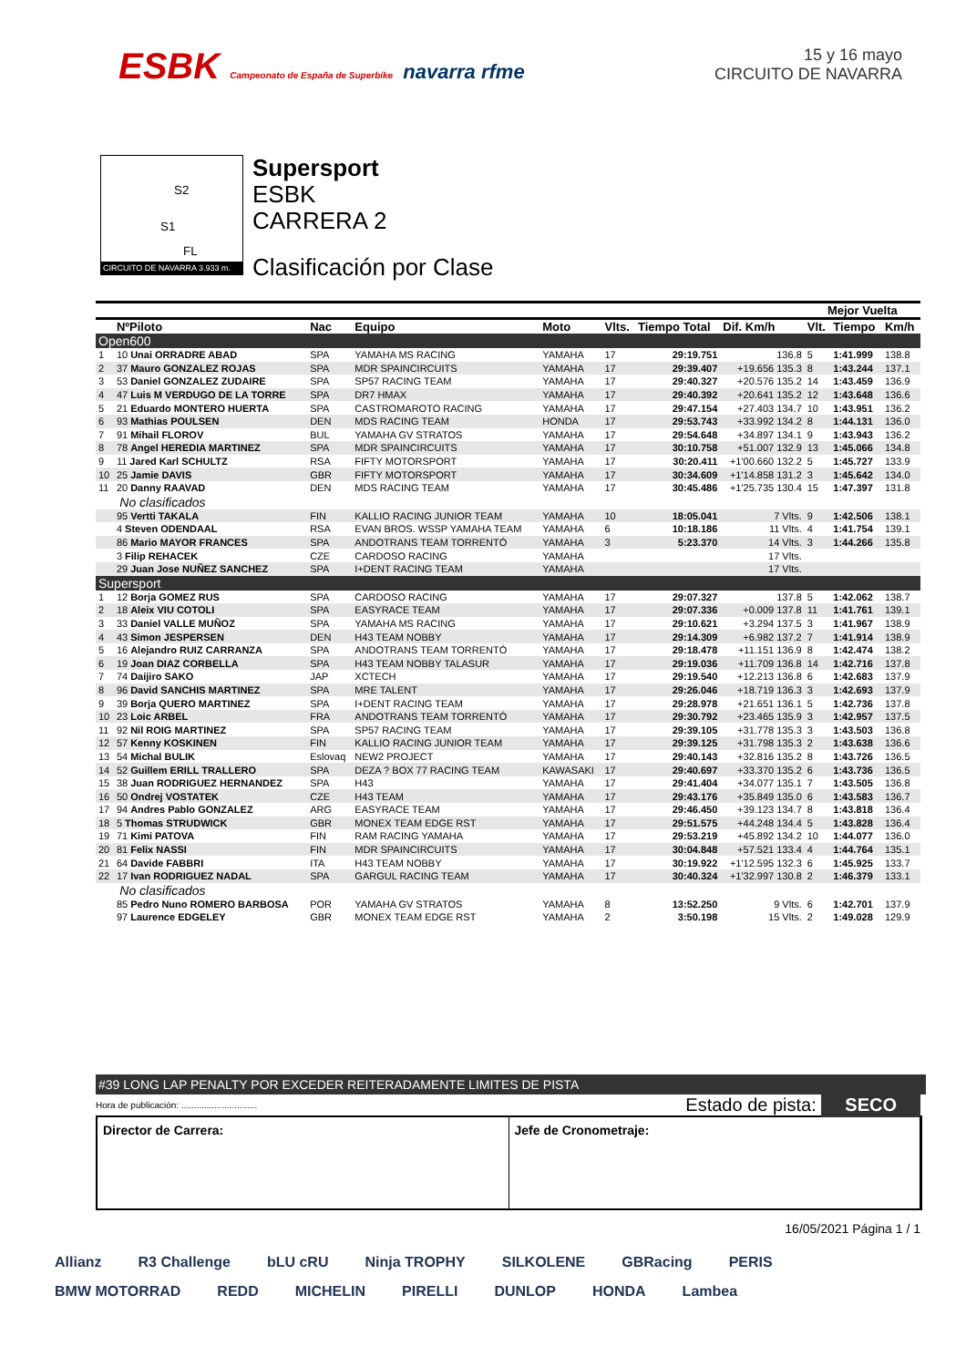ESBK Campeonato de España de Superbike navarra rfme
15 y 16 mayo
CIRCUITO DE NAVARRA
S2
S1
FL
CIRCUITO DE NAVARRA 3.933 m.
Supersport
ESBK
CARRERA 2
Clasificación por Clase
| | | | | | | | | Mejor Vuelta | | |
| --- | --- | --- | --- | --- | --- | --- | --- | --- | --- | --- |
| | NºPiloto | Nac | Equipo | Moto | Vlts. | Tiempo Total | Dif. Km/h | Vlt. | Tiempo | Km/h |
| Open600 | | | | | | | | | | |
| 1 | 10 Unai ORRADRE ABAD | SPA | YAMAHA MS RACING | YAMAHA | 17 | 29:19.751 | 136.8 | 5 | 1:41.999 | 138.8 |
| 2 | 37 Mauro GONZALEZ ROJAS | SPA | MDR SPAINCIRCUITS | YAMAHA | 17 | 29:39.407 | +19.656 135.3 | 8 | 1:43.244 | 137.1 |
| 3 | 53 Daniel GONZALEZ ZUDAIRE | SPA | SP57 RACING TEAM | YAMAHA | 17 | 29:40.327 | +20.576 135.2 | 14 | 1:43.459 | 136.9 |
| 4 | 47 Luis M VERDUGO DE LA TORRE | SPA | DR7 HMAX | YAMAHA | 17 | 29:40.392 | +20.641 135.2 | 12 | 1:43.648 | 136.6 |
| 5 | 21 Eduardo MONTERO HUERTA | SPA | CASTROMAROTO RACING | YAMAHA | 17 | 29:47.154 | +27.403 134.7 | 10 | 1:43.951 | 136.2 |
| 6 | 93 Mathias POULSEN | DEN | MDS RACING TEAM | HONDA | 17 | 29:53.743 | +33.992 134.2 | 8 | 1:44.131 | 136.0 |
| 7 | 91 Mihail FLOROV | BUL | YAMAHA GV STRATOS | YAMAHA | 17 | 29:54.648 | +34.897 134.1 | 9 | 1:43.943 | 136.2 |
| 8 | 78 Angel HEREDIA MARTINEZ | SPA | MDR SPAINCIRCUITS | YAMAHA | 17 | 30:10.758 | +51.007 132.9 | 13 | 1:45.066 | 134.8 |
| 9 | 11 Jared Karl SCHULTZ | RSA | FIFTY MOTORSPORT | YAMAHA | 17 | 30:20.411 | +1'00.660 132.2 | 5 | 1:45.727 | 133.9 |
| 10 | 25 Jamie DAVIS | GBR | FIFTY MOTORSPORT | YAMAHA | 17 | 30:34.609 | +1'14.858 131.2 | 3 | 1:45.642 | 134.0 |
| 11 | 20 Danny RAAVAD | DEN | MDS RACING TEAM | YAMAHA | 17 | 30:45.486 | +1'25.735 130.4 | 15 | 1:47.397 | 131.8 |
| No clasificados | | | | | | | | | | |
| | 95 Vertti TAKALA | FIN | KALLIO RACING JUNIOR TEAM | YAMAHA | 10 | 18:05.041 | 7 Vlts. | 9 | 1:42.506 | 138.1 |
| | 4 Steven ODENDAAL | RSA | EVAN BROS. WSSP YAMAHA TEAM | YAMAHA | 6 | 10:18.186 | 11 Vlts. | 4 | 1:41.754 | 139.1 |
| | 86 Mario MAYOR FRANCES | SPA | ANDOTRANS TEAM TORRENTÓ | YAMAHA | 3 | 5:23.370 | 14 Vlts. | 3 | 1:44.266 | 135.8 |
| | 3 Filip REHACEK | CZE | CARDOSO RACING | YAMAHA | | | 17 Vlts. | | | |
| | 29 Juan Jose NUÑEZ SANCHEZ | SPA | I+DENT RACING TEAM | YAMAHA | | | 17 Vlts. | | | |
| Supersport | | | | | | | | | | |
| 1 | 12 Borja GOMEZ RUS | SPA | CARDOSO RACING | YAMAHA | 17 | 29:07.327 | 137.8 | 5 | 1:42.062 | 138.7 |
| 2 | 18 Aleix VIU COTOLI | SPA | EASYRACE TEAM | YAMAHA | 17 | 29:07.336 | +0.009 137.8 | 11 | 1:41.761 | 139.1 |
| 3 | 33 Daniel VALLE MUÑOZ | SPA | YAMAHA MS RACING | YAMAHA | 17 | 29:10.621 | +3.294 137.5 | 3 | 1:41.967 | 138.9 |
| 4 | 43 Simon JESPERSEN | DEN | H43 TEAM NOBBY | YAMAHA | 17 | 29:14.309 | +6.982 137.2 | 7 | 1:41.914 | 138.9 |
| 5 | 16 Alejandro RUIZ CARRANZA | SPA | ANDOTRANS TEAM TORRENTÓ | YAMAHA | 17 | 29:18.478 | +11.151 136.9 | 8 | 1:42.474 | 138.2 |
| 6 | 19 Joan DIAZ CORBELLA | SPA | H43 TEAM NOBBY TALASUR | YAMAHA | 17 | 29:19.036 | +11.709 136.8 | 14 | 1:42.716 | 137.8 |
| 7 | 74 Daijiro SAKO | JAP | XCTECH | YAMAHA | 17 | 29:19.540 | +12.213 136.8 | 6 | 1:42.683 | 137.9 |
| 8 | 96 David SANCHIS MARTINEZ | SPA | MRE TALENT | YAMAHA | 17 | 29:26.046 | +18.719 136.3 | 3 | 1:42.693 | 137.9 |
| 9 | 39 Borja QUERO MARTINEZ | SPA | I+DENT RACING TEAM | YAMAHA | 17 | 29:28.978 | +21.651 136.1 | 5 | 1:42.736 | 137.8 |
| 10 | 23 Loic ARBEL | FRA | ANDOTRANS TEAM TORRENTÓ | YAMAHA | 17 | 29:30.792 | +23.465 135.9 | 3 | 1:42.957 | 137.5 |
| 11 | 92 Nil ROIG MARTINEZ | SPA | SP57 RACING TEAM | YAMAHA | 17 | 29:39.105 | +31.778 135.3 | 3 | 1:43.503 | 136.8 |
| 12 | 57 Kenny KOSKINEN | FIN | KALLIO RACING JUNIOR TEAM | YAMAHA | 17 | 29:39.125 | +31.798 135.3 | 2 | 1:43.638 | 136.6 |
| 13 | 54 Michal BULIK | Eslovaq | NEW2 PROJECT | YAMAHA | 17 | 29:40.143 | +32.816 135.2 | 8 | 1:43.726 | 136.5 |
| 14 | 52 Guillem ERILL TRALLERO | SPA | DEZA ? BOX 77 RACING TEAM | KAWASAKI | 17 | 29:40.697 | +33.370 135.2 | 6 | 1:43.736 | 136.5 |
| 15 | 38 Juan RODRIGUEZ HERNANDEZ | SPA | H43 | YAMAHA | 17 | 29:41.404 | +34.077 135.1 | 7 | 1:43.505 | 136.8 |
| 16 | 50 Ondrej VOSTATEK | CZE | H43 TEAM | YAMAHA | 17 | 29:43.176 | +35.849 135.0 | 6 | 1:43.583 | 136.7 |
| 17 | 94 Andres Pablo GONZALEZ | ARG | EASYRACE TEAM | YAMAHA | 17 | 29:46.450 | +39.123 134.7 | 8 | 1:43.818 | 136.4 |
| 18 | 5 Thomas STRUDWICK | GBR | MONEX TEAM EDGE RST | YAMAHA | 17 | 29:51.575 | +44.248 134.4 | 5 | 1:43.828 | 136.4 |
| 19 | 71 Kimi PATOVA | FIN | RAM RACING YAMAHA | YAMAHA | 17 | 29:53.219 | +45.892 134.2 | 10 | 1:44.077 | 136.0 |
| 20 | 81 Felix NASSI | FIN | MDR SPAINCIRCUITS | YAMAHA | 17 | 30:04.848 | +57.521 133.4 | 4 | 1:44.764 | 135.1 |
| 21 | 64 Davide FABBRI | ITA | H43 TEAM NOBBY | YAMAHA | 17 | 30:19.922 | +1'12.595 132.3 | 6 | 1:45.925 | 133.7 |
| 22 | 17 Ivan RODRIGUEZ NADAL | SPA | GARGUL RACING TEAM | YAMAHA | 17 | 30:40.324 | +1'32.997 130.8 | 2 | 1:46.379 | 133.1 |
| No clasificados | | | | | | | | | | |
| | 85 Pedro Nuno ROMERO BARBOSA | POR | YAMAHA GV STRATOS | YAMAHA | 8 | 13:52.250 | 9 Vlts. | 6 | 1:42.701 | 137.9 |
| | 97 Laurence EDGELEY | GBR | MONEX TEAM EDGE RST | YAMAHA | 2 | 3:50.198 | 15 Vlts. | 2 | 1:49.028 | 129.9 |
#39 LONG LAP PENALTY POR EXCEDER REITERADAMENTE LIMITES DE PISTA
Hora de publicación: .............................. Estado de pista: SECO
Director de Carrera: Jefe de Cronometraje:
16/05/2021 Página 1 / 1
Allianz R3 Challenge bLU cRU Ninja TROPHY SILKOLENE GBRacing PERIS BMW MOTORRAD REDD MICHELIN PIRELLI DUNLOP HONDA Lambea